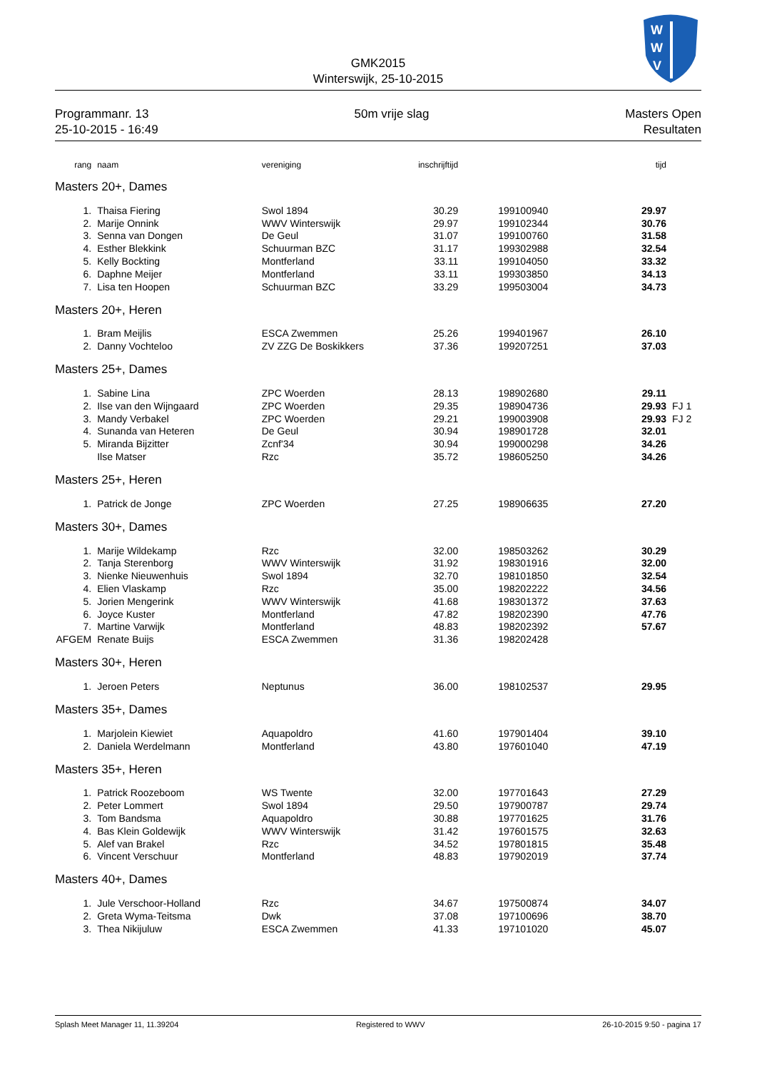W
W
V
GMK2015
Winterswijk, 25-10-2015
Programmanr. 13
25-10-2015 - 16:49
50m vrije slag Masters Open
Resultaten
| rang | naam | vereniging | inschrijftijd | | tijd | |
| --- | --- | --- | --- | --- | --- | --- |
| Masters 20+, Dames | | | | | | |
| 1. | Thaisa Fiering | Swol 1894 | 30.29 | 199100940 | 29.97 | |
| 2. | Marije Onnink | WWV Winterswijk | 29.97 | 199102344 | 30.76 | |
| 3. | Senna van Dongen | De Geul | 31.07 | 199100760 | 31.58 | |
| 4. | Esther Blekkink | Schuurman BZC | 31.17 | 199302988 | 32.54 | |
| 5. | Kelly Bockting | Montferland | 33.11 | 199104050 | 33.32 | |
| 6. | Daphne Meijer | Montferland | 33.11 | 199303850 | 34.13 | |
| 7. | Lisa ten Hoopen | Schuurman BZC | 33.29 | 199503004 | 34.73 | |
| Masters 20+, Heren | | | | | | |
| 1. | Bram Meijlis | ESCA Zwemmen | 25.26 | 199401967 | 26.10 | |
| 2. | Danny Vochteloo | ZV ZZG De Boskikkers | 37.36 | 199207251 | 37.03 | |
| Masters 25+, Dames | | | | | | |
| 1. | Sabine Lina | ZPC Woerden | 28.13 | 198902680 | 29.11 | |
| 2. | Ilse van den Wijngaard | ZPC Woerden | 29.35 | 198904736 | 29.93 | FJ 1 |
| 3. | Mandy Verbakel | ZPC Woerden | 29.21 | 199003908 | 29.93 | FJ 2 |
| 4. | Sunanda van Heteren | De Geul | 30.94 | 198901728 | 32.01 | |
| 5. | Miranda Bijzitter | Zcnf'34 | 30.94 | 199000298 | 34.26 | |
| | Ilse Matser | Rzc | 35.72 | 198605250 | 34.26 | |
| Masters 25+, Heren | | | | | | |
| 1. | Patrick de Jonge | ZPC Woerden | 27.25 | 198906635 | 27.20 | |
| Masters 30+, Dames | | | | | | |
| 1. | Marije Wildekamp | Rzc | 32.00 | 198503262 | 30.29 | |
| 2. | Tanja Sterenborg | WWV Winterswijk | 31.92 | 198301916 | 32.00 | |
| 3. | Nienke Nieuwenhuis | Swol 1894 | 32.70 | 198101850 | 32.54 | |
| 4. | Elien Vlaskamp | Rzc | 35.00 | 198202222 | 34.56 | |
| 5. | Jorien Mengerink | WWV Winterswijk | 41.68 | 198301372 | 37.63 | |
| 6. | Joyce Kuster | Montferland | 47.82 | 198202390 | 47.76 | |
| 7. | Martine Varwijk | Montferland | 48.83 | 198202392 | 57.67 | |
| AFGEM | Renate Buijs | ESCA Zwemmen | 31.36 | 198202428 | | |
| Masters 30+, Heren | | | | | | |
| 1. | Jeroen Peters | Neptunus | 36.00 | 198102537 | 29.95 | |
| Masters 35+, Dames | | | | | | |
| 1. | Marjolein Kiewiet | Aquapoldro | 41.60 | 197901404 | 39.10 | |
| 2. | Daniela Werdelmann | Montferland | 43.80 | 197601040 | 47.19 | |
| Masters 35+, Heren | | | | | | |
| 1. | Patrick Roozeboom | WS Twente | 32.00 | 197701643 | 27.29 | |
| 2. | Peter Lommert | Swol 1894 | 29.50 | 197900787 | 29.74 | |
| 3. | Tom Bandsma | Aquapoldro | 30.88 | 197701625 | 31.76 | |
| 4. | Bas Klein Goldewijk | WWV Winterswijk | 31.42 | 197601575 | 32.63 | |
| 5. | Alef van Brakel | Rzc | 34.52 | 197801815 | 35.48 | |
| 6. | Vincent Verschuur | Montferland | 48.83 | 197902019 | 37.74 | |
| Masters 40+, Dames | | | | | | |
| 1. | Jule Verschoor-Holland | Rzc | 34.67 | 197500874 | 34.07 | |
| 2. | Greta Wyma-Teitsma | Dwk | 37.08 | 197100696 | 38.70 | |
| 3. | Thea Nikijuluw | ESCA Zwemmen | 41.33 | 197101020 | 45.07 | |
Splash Meet Manager 11, 11.39204 Registered to WWV 26-10-2015 9:50 - pagina 17